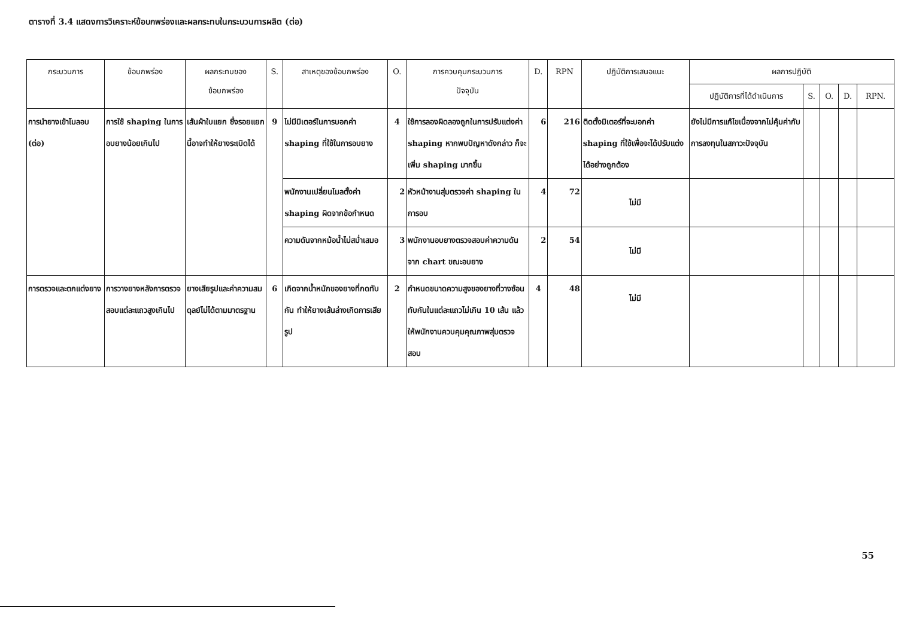ตารางที่ 3.4 แสดงการวิเคราะห์ข้อบกพร่องและผลกระทบในกระบวนการผลิต (ต่อ)
| กระบวนการ | ข้อบกพร่อง | ผลกระทบของ ข้อบกพร่อง | S. | สาเหตุของข้อบกพร่อง | O. | การควบคุมกระบวนการ ปัจจุบัน | D. | RPN | ปฏิบัติการเสนอแนะ | ผลการปฏิบัติ | | | | |
| --- | --- | --- | --- | --- | --- | --- | --- | --- | --- | --- | --- | --- | --- | --- |
| | | | | | | | | | | ปฏิบัติการที่ได้ดำเนินการ | S. | O. | D. | RPN. |
| การนำยางเข้าโมลอบ (ต่อ) | การใช้ shaping ในการอบยางน้อยเกินไป | เส้นผ้าใบแยก ซึ่งรอยแยกนี้อาจทำให้ยางระเบิดได้ | 9 | ไม่มีมิเตอร์ในการบอกค่า shaping ที่ใช้ในการอบยาง | 4 | ใช้การลองผิดลองถูกในการปรับแต่งค่า shaping หากพบปัญหาดังกล่าว ก็จะเพิ่ม shaping มากขึ้น | 6 | 216 | ติดตั้งมิเตอร์ที่จะบอกค่า shaping ที่ใช้เพื่อจะได้ปรับแต่งได้อย่างถูกต้อง | ยังไม่มีการแก้ไขเนื่องจากไม่คุ้มค่ากับการลงทุนในสภาวะปัจจุบัน | | | | |
| | | | | พนักงานเปลี่ยนโมลตั้งค่า shaping ผิดจากข้อกำหนด | 2 | หัวหน้างานสุ่มตรวจค่า shaping ในการอบ | 4 | 72 | ไม่มี | | | | | |
| | | | | ความดันจากหม้อน้ำไม่สม่ำเสมอ | 3 | พนักงานอบยางตรวจสอบค่าความดันจาก chart ขณะอบยาง | 2 | 54 | ไม่มี | | | | | |
| การตรวจและตกแต่งยาง | การวางยางหลังการตรวจสอบแต่ละแถวสูงเกินไป | ยางเสียรูปและค่าความสมดุลย์ไม่ได้ตามมาตรฐาน | 6 | เกิดจากน้ำหนักของยางที่กดทับกัน ทำให้ยางเส้นล่างเกิดการเสียรูป | 2 | กำหนดขนาดความสูงของยางที่วางซ้อนทับกันในแต่ละแถวไม่เกิน 10 เส้น แล้วให้พนักงานควบคุมคุณภาพสุ่มตรวจสอบ | 4 | 48 | ไม่มี | | | | | |
55